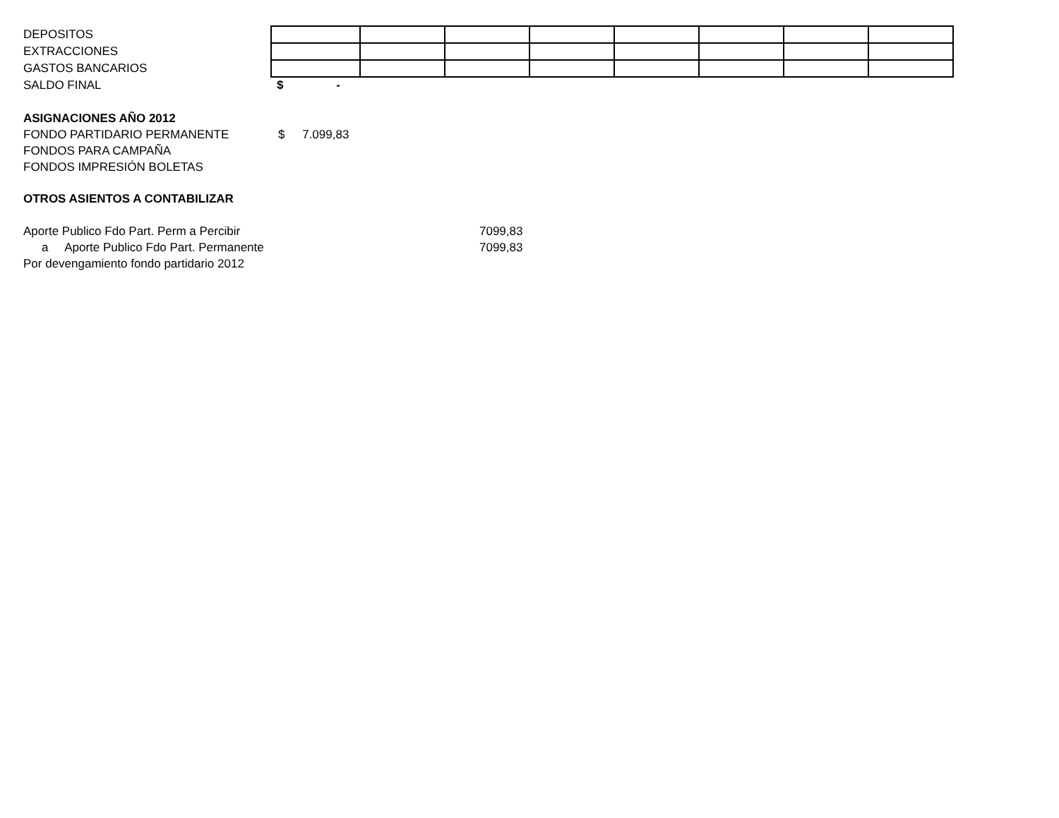| DEPOSITOS | | | | | | | | |
| EXTRACCIONES | | | | | | | | |
| GASTOS BANCARIOS | | | | | | | | |
| SALDO FINAL | $ - | | | | | | | |
ASIGNACIONES AÑO 2012
FONDO PARTIDARIO PERMANENTE $ 7.099,83
FONDOS PARA CAMPAÑA
FONDOS IMPRESIÓN BOLETAS
OTROS ASIENTOS A CONTABILIZAR
Aporte Publico Fdo Part. Perm a Percibir 7099,83
a Aporte Publico Fdo Part. Permanente 7099,83
Por devengamiento fondo partidario 2012